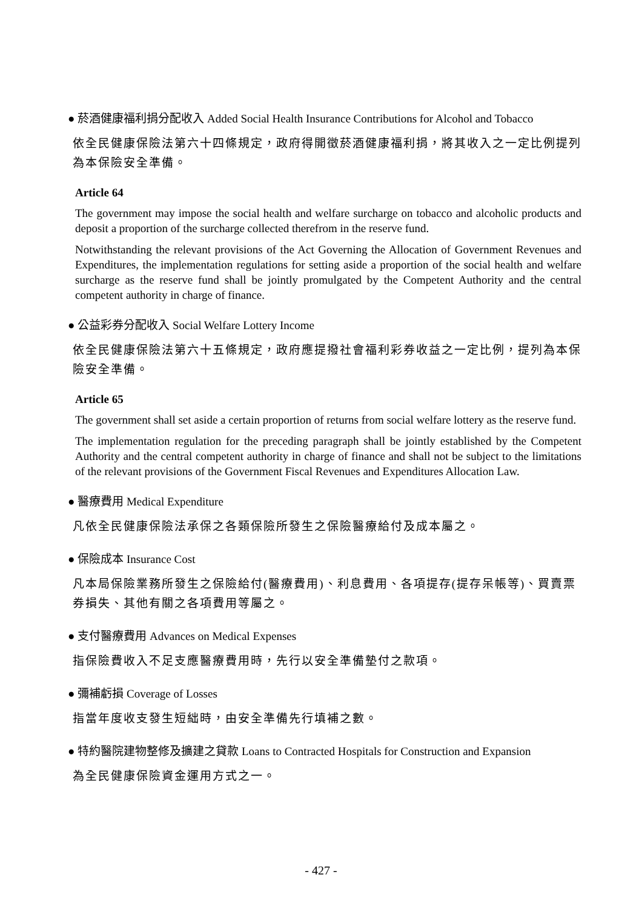● 菸酒健康福利捐分配收入 Added Social Health Insurance Contributions for Alcohol and Tobacco
依全民健康保險法第六十四條規定，政府得開徵菸酒健康福利捐，將其收入之一定比例提列為本保險安全準備。
Article 64
The government may impose the social health and welfare surcharge on tobacco and alcoholic products and deposit a proportion of the surcharge collected therefrom in the reserve fund.
Notwithstanding the relevant provisions of the Act Governing the Allocation of Government Revenues and Expenditures, the implementation regulations for setting aside a proportion of the social health and welfare surcharge as the reserve fund shall be jointly promulgated by the Competent Authority and the central competent authority in charge of finance.
● 公益彩券分配收入 Social Welfare Lottery Income
依全民健康保險法第六十五條規定，政府應提撥社會福利彩券收益之一定比例，提列為本保險安全準備。
Article 65
The government shall set aside a certain proportion of returns from social welfare lottery as the reserve fund.
The implementation regulation for the preceding paragraph shall be jointly established by the Competent Authority and the central competent authority in charge of finance and shall not be subject to the limitations of the relevant provisions of the Government Fiscal Revenues and Expenditures Allocation Law.
● 醫療費用 Medical Expenditure
凡依全民健康保險法承保之各類保險所發生之保險醫療給付及成本屬之。
● 保險成本 Insurance Cost
凡本局保險業務所發生之保險給付(醫療費用)、利息費用、各項提存(提存呆帳等)、買賣票券損失、其他有關之各項費用等屬之。
● 支付醫療費用 Advances on Medical Expenses
指保險費收入不足支應醫療費用時，先行以安全準備墊付之款項。
● 彌補虧損 Coverage of Losses
指當年度收支發生短絀時，由安全準備先行填補之數。
● 特約醫院建物整修及擴建之貸款 Loans to Contracted Hospitals for Construction and Expansion
為全民健康保險資金運用方式之一。
- 427 -